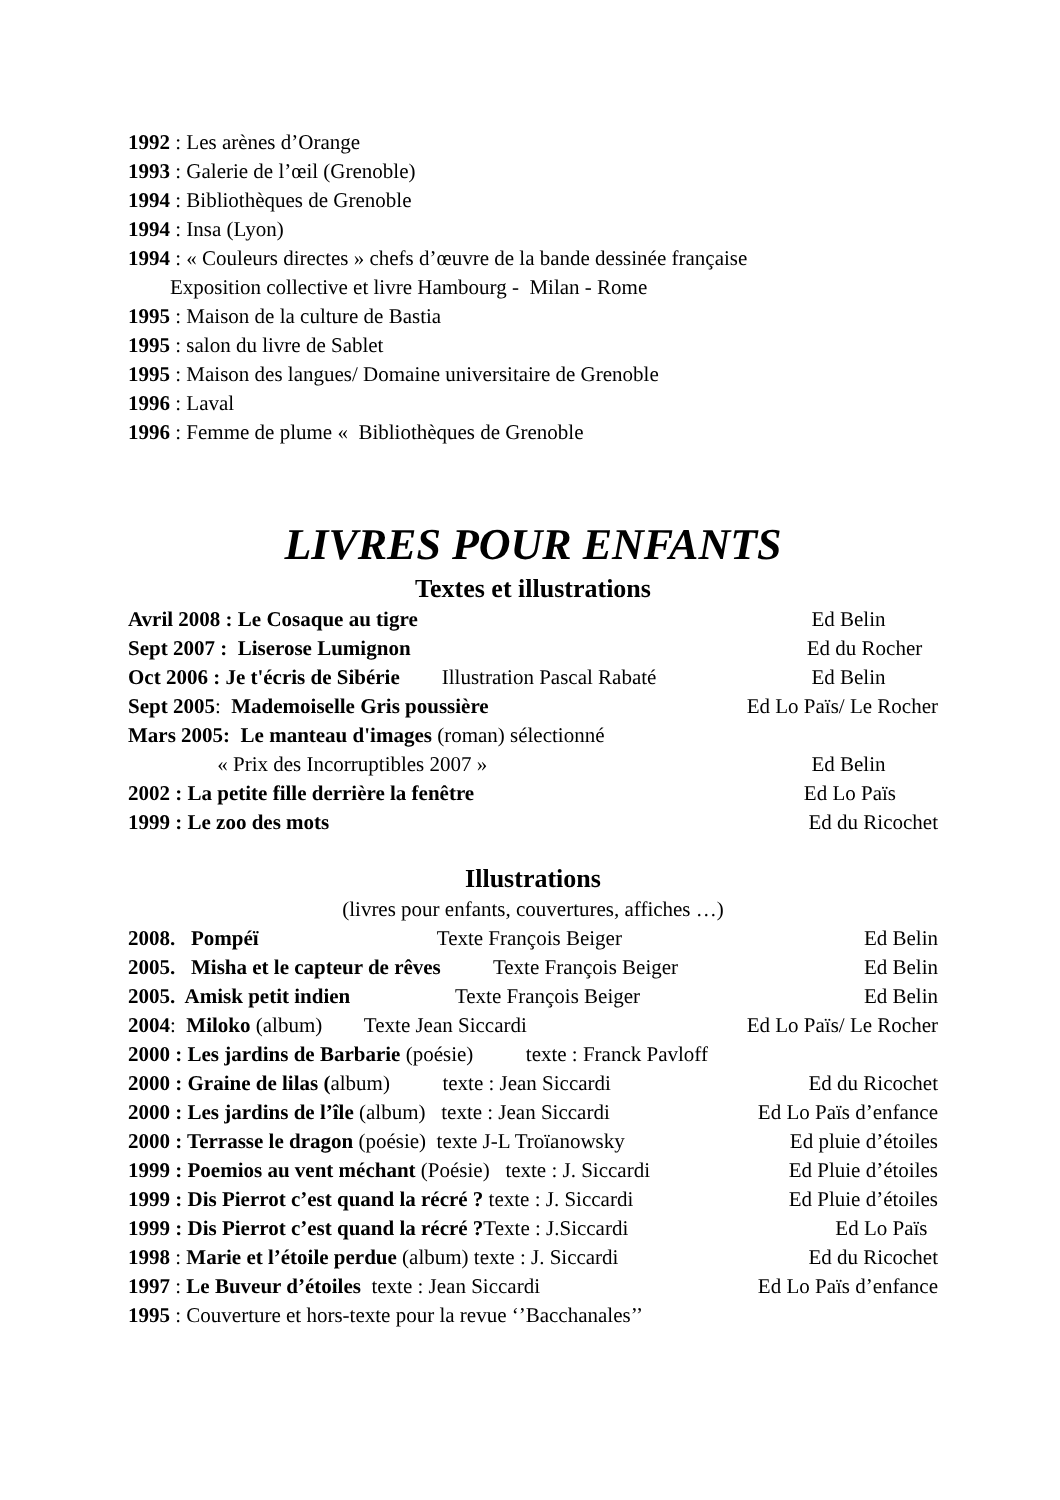1992 : Les arènes d’Orange
1993 : Galerie de l’œil (Grenoble)
1994 : Bibliothèques de Grenoble
1994 : Insa (Lyon)
1994 : « Couleurs directes » chefs d’œuvre de la bande dessinée française
Exposition collective et livre Hambourg - Milan - Rome
1995 : Maison de la culture de Bastia
1995 : salon du livre de Sablet
1995 : Maison des langues/ Domaine universitaire de Grenoble
1996 : Laval
1996 : Femme de plume « Bibliothèques de Grenoble
LIVRES POUR ENFANTS
Textes et illustrations
Avril 2008 : Le Cosaque au tigre Ed Belin
Sept 2007 : Liserose Lumignon Ed du Rocher
Oct 2006 : Je t'écris de Sibérie Illustration Pascal Rabaté Ed Belin
Sept 2005: Mademoiselle Gris poussière Ed Lo Païs/ Le Rocher
Mars 2005: Le manteau d'images (roman) sélectionné
« Prix des Incorruptibles 2007 » Ed Belin
2002 : La petite fille derrière la fenêtre Ed Lo Païs
1999 : Le zoo des mots Ed du Ricochet
Illustrations
(livres pour enfants, couvertures, affiches …)
2008. Pompéï Texte François Beiger Ed Belin
2005. Misha et le capteur de rêves Texte François Beiger Ed Belin
2005. Amisk petit indien Texte François Beiger Ed Belin
2004: Miloko (album) Texte Jean Siccardi Ed Lo Païs/ Le Rocher
2000 : Les jardins de Barbarie (poésie) texte : Franck Pavloff
2000 : Graine de lilas (album) texte : Jean Siccardi Ed du Ricochet
2000 : Les jardins de l’île (album) texte : Jean Siccardi Ed Lo Païs d’enfance
2000 : Terrasse le dragon (poésie) texte J-L Troïanowsky Ed pluie d’étoiles
1999 : Poemios au vent méchant (Poésie) texte : J. Siccardi Ed Pluie d’étoiles
1999 : Dis Pierrot c’est quand la récré ? texte : J. Siccardi Ed Pluie d’étoiles
1999 : Dis Pierrot c’est quand la récré ?Texte : J.Siccardi Ed Lo Païs
1998 : Marie et l’étoile perdue (album) texte : J. Siccardi Ed du Ricochet
1997 : Le Buveur d’étoiles texte : Jean Siccardi Ed Lo Païs d’enfance
1995 : Couverture et hors-texte pour la revue ‘’Bacchanales’’